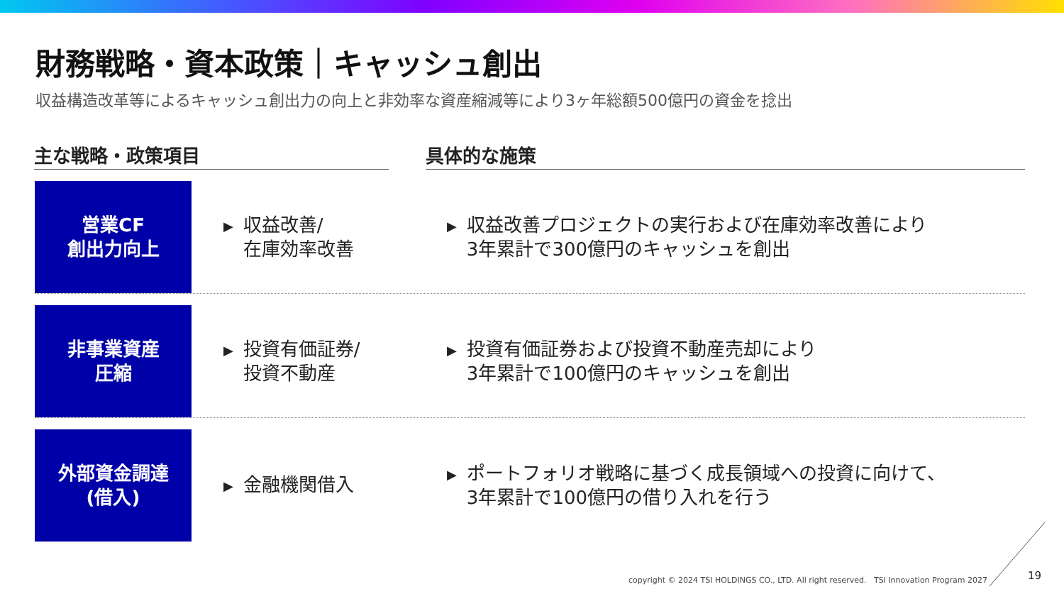財務戦略・資本政策｜キャッシュ創出
収益構造改革等によるキャッシュ創出力の向上と非効率な資産縮減等により3ヶ年総額500億円の資金を捻出
主な戦略・政策項目 具体的な施策
営業CF
創出力向上
▶ 収益改善/
在庫効率改善
▶ 収益改善プロジェクトの実行および在庫効率改善により
3年累計で300億円のキャッシュを創出
非事業資産
圧縮
▶ 投資有価証券/
投資不動産
▶ 投資有価証券および投資不動産売却により
3年累計で100億円のキャッシュを創出
外部資金調達
(借入)
▶ 金融機関借入
▶ ポートフォリオ戦略に基づく成長領域への投資に向けて、
3年累計で100億円の借り入れを行う
copyright © 2024 TSI HOLDINGS CO., LTD. All right reserved. TSI Innovation Program 2027
19